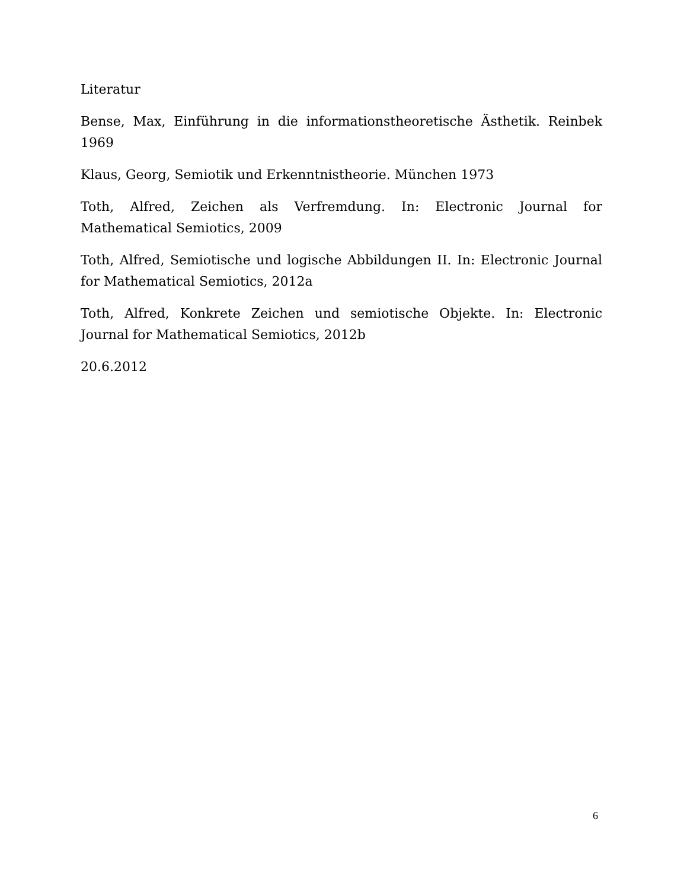Literatur
Bense, Max, Einführung in die informationstheoretische Ästhetik. Reinbek 1969
Klaus, Georg, Semiotik und Erkenntnistheorie. München 1973
Toth, Alfred, Zeichen als Verfremdung. In: Electronic Journal for Mathematical Semiotics, 2009
Toth, Alfred, Semiotische und logische Abbildungen II. In: Electronic Journal for Mathematical Semiotics, 2012a
Toth, Alfred, Konkrete Zeichen und semiotische Objekte. In: Electronic Journal for Mathematical Semiotics, 2012b
20.6.2012
6